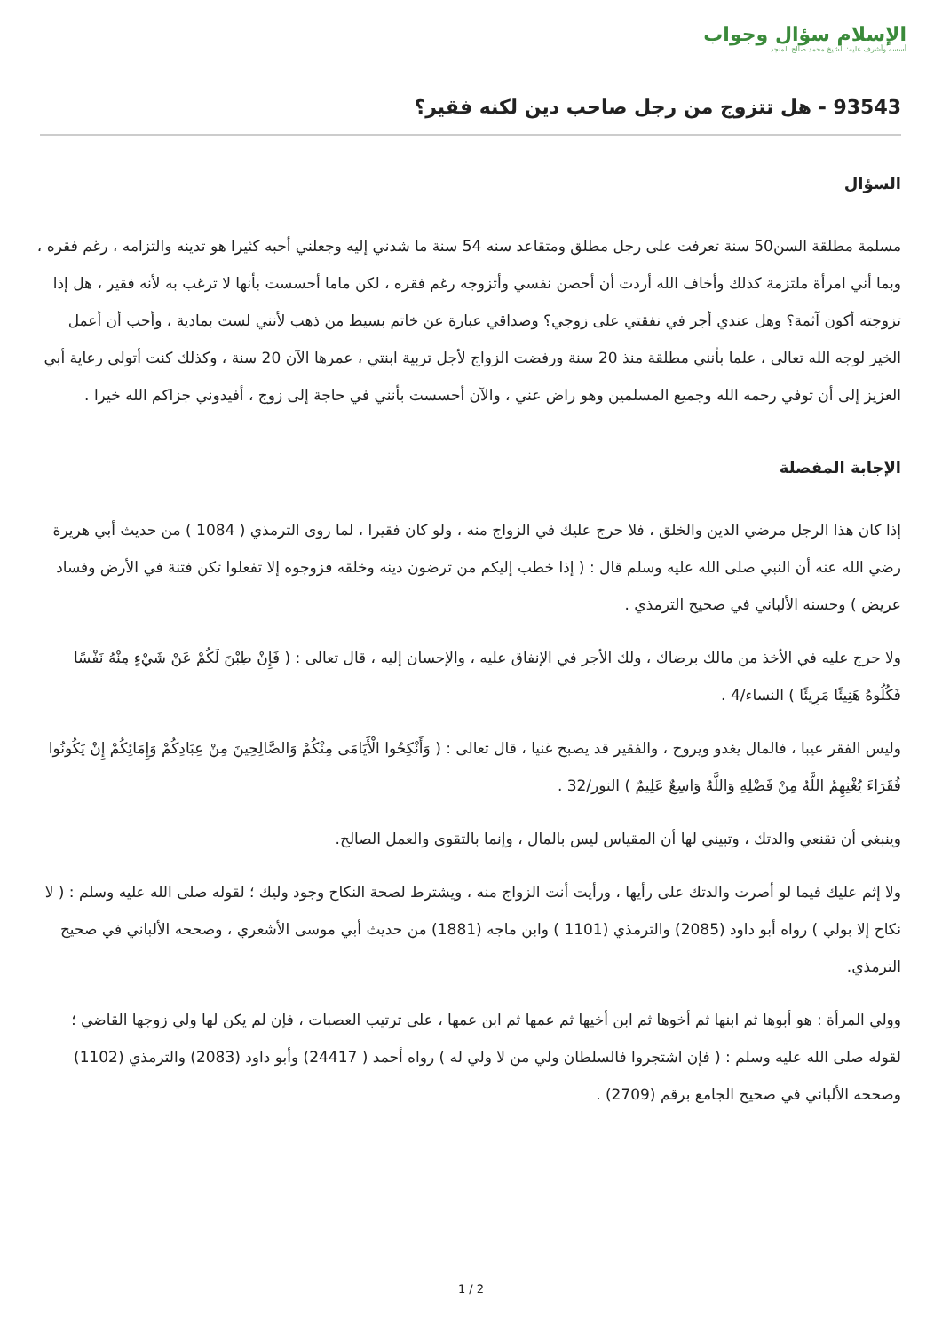الإسلام سؤال وجواب
أسسه وأشرف عليه: الشيخ محمد صالح المنجد
93543 - هل تتزوج من رجل صاحب دين لكنه فقير؟
السؤال
مسلمة مطلقة السن50 سنة تعرفت على رجل مطلق ومتقاعد سنه 54 سنة ما شدني إليه وجعلني أحبه كثيرا هو تدينه والتزامه ، رغم فقره ، وبما أني امرأة ملتزمة كذلك وأخاف الله أردت أن أحصن نفسي وأتزوجه رغم فقره ، لكن ماما أحسست بأنها لا ترغب به لأنه فقير ، هل إذا تزوجته أكون آثمة؟ وهل عندي أجر في نفقتي على زوجي؟ وصداقي عبارة عن خاتم بسيط من ذهب لأنني لست بمادية ، وأحب أن أعمل الخير لوجه الله تعالى ، علما بأنني مطلقة منذ 20 سنة ورفضت الزواج لأجل تربية ابنتي ، عمرها الآن 20 سنة ، وكذلك كنت أتولى رعاية أبي العزيز إلى أن توفي رحمه الله وجميع المسلمين وهو راض عني ، والآن أحسست بأنني في حاجة إلى زوج ، أفيدوني جزاكم الله خيرا .
الإجابة المفصلة
إذا كان هذا الرجل مرضي الدين والخلق ، فلا حرج عليك في الزواج منه ، ولو كان فقيرا ، لما روى الترمذي ( 1084 ) من حديث أبي هريرة رضي الله عنه أن النبي صلى الله عليه وسلم قال : ( إذا خطب إليكم من ترضون دينه وخلقه فزوجوه إلا تفعلوا تكن فتنة في الأرض وفساد عريض ) وحسنه الألباني في صحيح الترمذي .
ولا حرج عليه في الأخذ من مالك برضاك ، ولك الأجر في الإنفاق عليه ، والإحسان إليه ، قال تعالى : ( فَإِنْ طِبْنَ لَكُمْ عَنْ شَيْءٍ مِنْهُ نَفْسًا فَكُلُوهُ هَنِيئًا مَرِيئًا ) النساء/4 .
وليس الفقر عيبا ، فالمال يغدو ويروح ، والفقير قد يصبح غنيا ، قال تعالى : ( وَأَنْكِحُوا الْأَيَامَى مِنْكُمْ وَالصَّالِحِينَ مِنْ عِبَادِكُمْ وَإِمَائِكُمْ إِنْ يَكُونُوا فُقَرَاءَ يُغْنِهِمُ اللَّهُ مِنْ فَضْلِهِ وَاللَّهُ وَاسِعٌ عَلِيمٌ ) النور/32 .
وينبغي أن تقنعي والدتك ، وتبيني لها أن المقياس ليس بالمال ، وإنما بالتقوى والعمل الصالح.
ولا إثم عليك فيما لو أصرت والدتك على رأيها ، ورأيت أنت الزواج منه ، ويشترط لصحة النكاح وجود وليك ؛ لقوله صلى الله عليه وسلم : ( لا نكاح إلا بولي ) رواه أبو داود (2085) والترمذي (1101 ) وابن ماجه (1881) من حديث أبي موسى الأشعري ، وصححه الألباني في صحيح الترمذي.
وولي المرأة : هو أبوها ثم ابنها ثم أخوها ثم ابن أخيها ثم عمها ثم ابن عمها ، على ترتيب العصبات ، فإن لم يكن لها ولي زوجها القاضي ؛ لقوله صلى الله عليه وسلم : ( فإن اشتجروا فالسلطان ولي من لا ولي له ) رواه أحمد ( 24417) وأبو داود (2083) والترمذي (1102) وصححه الألباني في صحيح الجامع برقم (2709) .
1 / 2